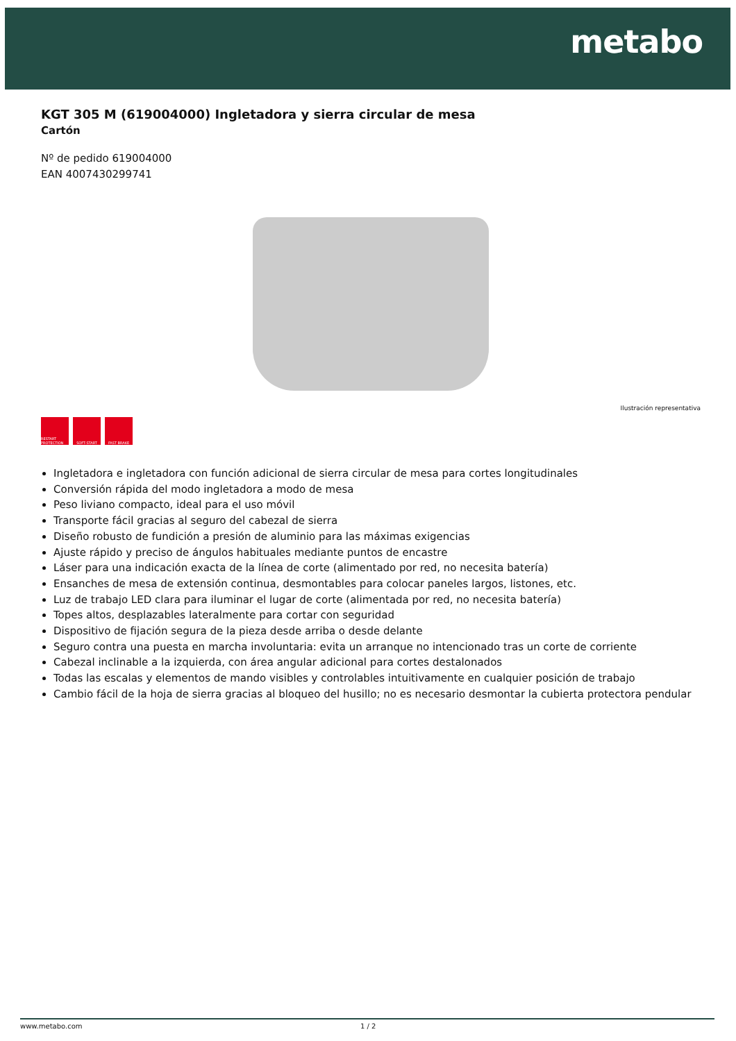metabo
KGT 305 M (619004000) Ingletadora y sierra circular de mesa
Cartón
Nº de pedido 619004000
EAN 4007430299741
Ilustración representativa
RESTART PROTECTION
SOFT-START FAST BRAKE
Ingletadora e ingletadora con función adicional de sierra circular de mesa para cortes longitudinales
Conversión rápida del modo ingletadora a modo de mesa
Peso liviano compacto, ideal para el uso móvil
Transporte fácil gracias al seguro del cabezal de sierra
Diseño robusto de fundición a presión de aluminio para las máximas exigencias
Ajuste rápido y preciso de ángulos habituales mediante puntos de encastre
Láser para una indicación exacta de la línea de corte (alimentado por red, no necesita batería)
Ensanches de mesa de extensión continua, desmontables para colocar paneles largos, listones, etc.
Luz de trabajo LED clara para iluminar el lugar de corte (alimentada por red, no necesita batería)
Topes altos, desplazables lateralmente para cortar con seguridad
Dispositivo de fijación segura de la pieza desde arriba o desde delante
Seguro contra una puesta en marcha involuntaria: evita un arranque no intencionado tras un corte de corriente
Cabezal inclinable a la izquierda, con área angular adicional para cortes destalonados
Todas las escalas y elementos de mando visibles y controlables intuitivamente en cualquier posición de trabajo
Cambio fácil de la hoja de sierra gracias al bloqueo del husillo; no es necesario desmontar la cubierta protectora pendular
www.metabo.com 1 / 2